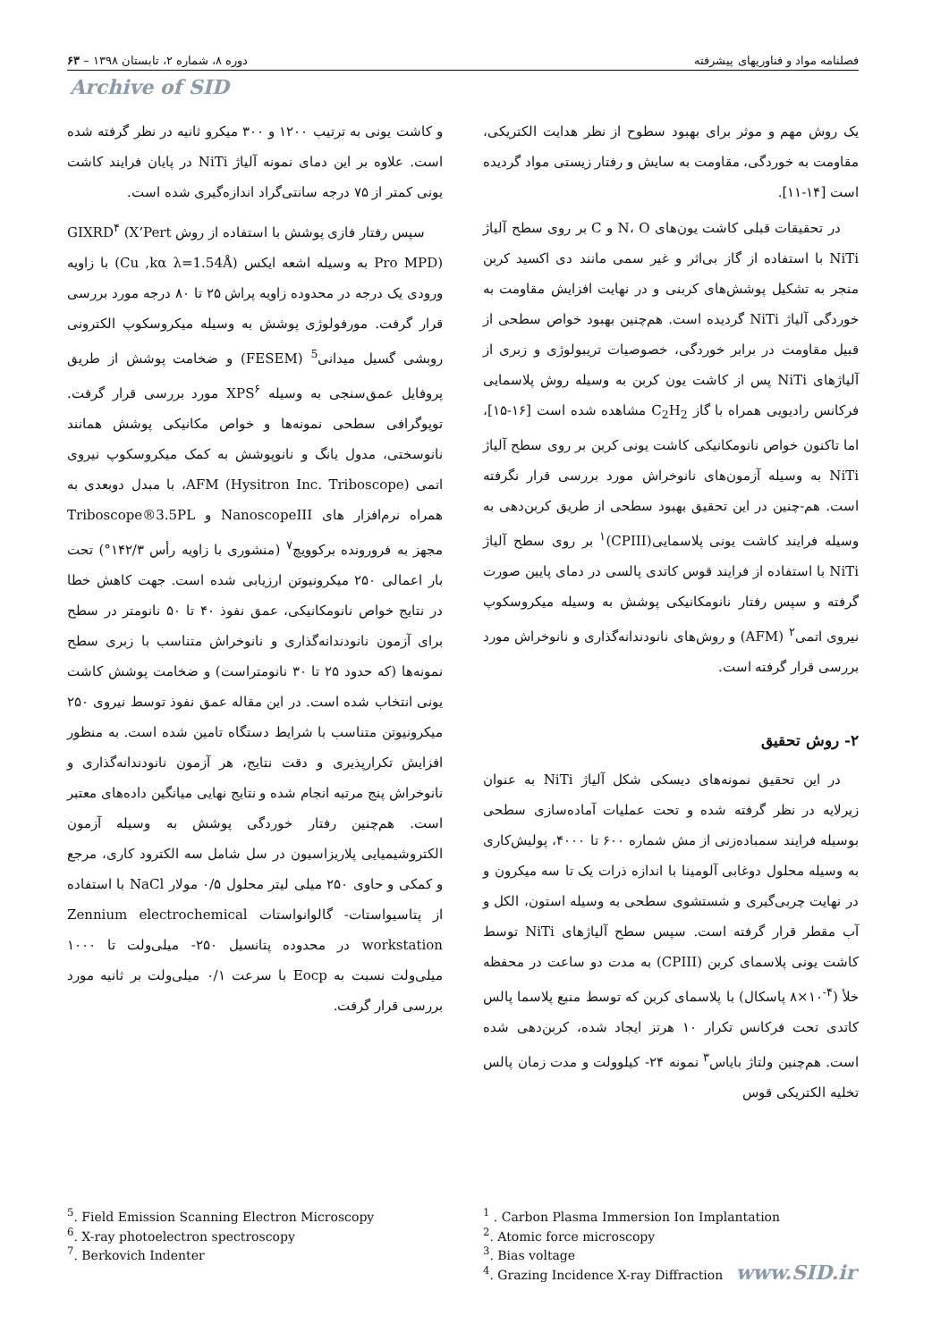فصلنامه مواد و فناوریهای پیشرفته دوره ۸، شماره ۲، تابستان ۱۳۹۸ – ۶۳
Archive of SID
یک روش مهم و موثر برای بهبود سطوح از نظر هدایت الکتریکی، مقاومت به خوردگی، مقاومت به سایش و رفتار زیستی مواد گردیده است [۱۴-۱۱].
در تحقیقات قبلی کاشت یون‌های N، O و C بر روی سطح آلیاژ NiTi با استفاده از گاز بی‌اثر و غیر سمی مانند دی اکسید کربن منجر به تشکیل پوشش‌های کربنی و در نهایت افزایش مقاومت به خوردگی آلیاژ NiTi گردیده است. هم‌چنین بهبود خواص سطحی از قبیل مقاومت در برابر خوردگی، خصوصیات تریبولوژی و زبری از آلیاژهای NiTi پس از کاشت یون کربن به وسیله روش پلاسمایی فرکانس رادیویی همراه با گاز C<sub>2</sub>H<sub>2</sub> مشاهده شده است [۱۶-۱۵]، اما تاکنون خواص نانومکانیکی کاشت یونی کربن بر روی سطح آلیاژ NiTi به وسیله آزمون‌های نانوخراش مورد بررسی قرار نگرفته است. هم-چنین در این تحقیق بهبود سطحی از طریق کربن‌دهی به وسیله فرایند کاشت یونی پلاسمایی(CPIII)<sup>۱</sup> بر روی سطح آلیاژ NiTi با استفاده از فرایند قوس کاتدی پالسی در دمای پایین صورت گرفته و سپس رفتار نانومکانیکی پوشش به وسیله میکروسکوپ نیروی اتمی<sup>۲</sup> (AFM) و روش‌های نانودندانه‌گذاری و نانوخراش مورد بررسی قرار گرفته است.
۲- روش تحقیق
در این تحقیق نمونه‌های دیسکی شکل آلیاژ NiTi به عنوان زیرلایه در نظر گرفته شده و تحت عملیات آماده‌سازی سطحی بوسیله فرایند سمباده‌زنی از مش شماره ۶۰۰ تا ۴۰۰۰، پولیش‌کاری به وسیله محلول دوغابی آلومینا با اندازه ذرات یک تا سه میکرون و در نهایت چربی‌گیری و شستشوی سطحی به وسیله استون، الکل و آب مقطر قرار گرفته است. سپس سطح آلیاژهای NiTi توسط کاشت یونی پلاسمای کربن (CPIII) به مدت دو ساعت در محفظه خلأ (<sup>۴-</sup>۱۰×۸ پاسکال) با پلاسمای کربن که توسط منبع پلاسما پالس کاتدی تحت فرکانس تکرار ۱۰ هرتز ایجاد شده، کربن‌دهی شده است. هم‌چنین ولتاژ بایاس<sup>۳</sup> نمونه ۲۴- کیلوولت و مدت زمان پالس تخلیه الکتریکی قوس
و کاشت یونی به ترتیب ۱۲۰۰ و ۳۰۰ میکرو ثانیه در نظر گرفته شده است. علاوه بر این دمای نمونه آلیاژ NiTi در پایان فرایند کاشت یونی کمتر از ۷۵ درجه سانتی‌گراد اندازه‌گیری شده است.
سپس رفتار فازی پوشش با استفاده از روش GIXRD<sup>۴</sup> (X’Pert Pro MPD) به وسیله اشعه ایکس (Cu ,kα λ=1.54Å) با زاویه ورودی یک درجه در محدوده زاویه پراش ۲۵ تا ۸۰ درجه مورد بررسی قرار گرفت. مورفولوژی پوشش به وسیله میکروسکوپ الکترونی روبشی گسیل میدانی<sup>5</sup> (FESEM) و ضخامت پوشش از طریق پروفایل عمق‌سنجی به وسیله XPS<sup>۶</sup> مورد بررسی قرار گرفت. توپوگرافی سطحی نمونه‌ها و خواص مکانیکی پوشش همانند نانوسختی، مدول یانگ و نانوپوشش به کمک میکروسکوپ نیروی اتمی AFM (Hysitron Inc. Triboscope)، با مبدل دوبعدی به همراه نرم‌افزار های NanoscopeIII و Triboscope®3.5PL مجهز به فرورونده برکوویچ<sup>۷</sup> (منشوری با زاویه رأس ۱۴۲/۳°) تحت بار اعمالی ۲۵۰ میکرونیوتن ارزیابی شده است. جهت کاهش خطا در نتایج خواص نانومکانیکی، عمق نفوذ ۴۰ تا ۵۰ نانومتر در سطح برای آزمون نانودندانه‌گذاری و نانوخراش متناسب با زبری سطح نمونه‌ها (که حدود ۲۵ تا ۳۰ نانومتراست) و ضخامت پوشش کاشت یونی انتخاب شده است. در این مقاله عمق نفوذ توسط نیروی ۲۵۰ میکرونیوتن متناسب با شرایط دستگاه تامین شده است. به منظور افزایش تکرارپذیری و دقت نتایج، هر آزمون نانودندانه‌گذاری و نانوخراش پنج مرتبه انجام شده و نتایج نهایی میانگین داده‌های معتبر است. هم‌چنین رفتار خوردگی پوشش به وسیله آزمون الکتروشیمیایی پلاریزاسیون در سل شامل سه الکترود کاری، مرجع و کمکی و حاوی ۲۵۰ میلی لیتر محلول ۰/۵ مولار NaCl با استفاده از پتاسیواستات- گالوانواستات Zennium electrochemical workstation در محدوده پتانسیل ۲۵۰- میلی‌ولت تا ۱۰۰۰ میلی‌ولت نسبت به Eocp با سرعت ۰/۱ میلی‌ولت بر ثانیه مورد بررسی قرار گرفت.
<sup>1</sup> . Carbon Plasma Immersion Ion Implantation
<sup>2</sup>. Atomic force microscopy
<sup>3</sup>. Bias voltage
<sup>4</sup>. Grazing Incidence X-ray Diffraction www.SID.ir
<sup>5</sup>. Field Emission Scanning Electron Microscopy
<sup>6</sup>. X-ray photoelectron spectroscopy
<sup>7</sup>. Berkovich Indenter